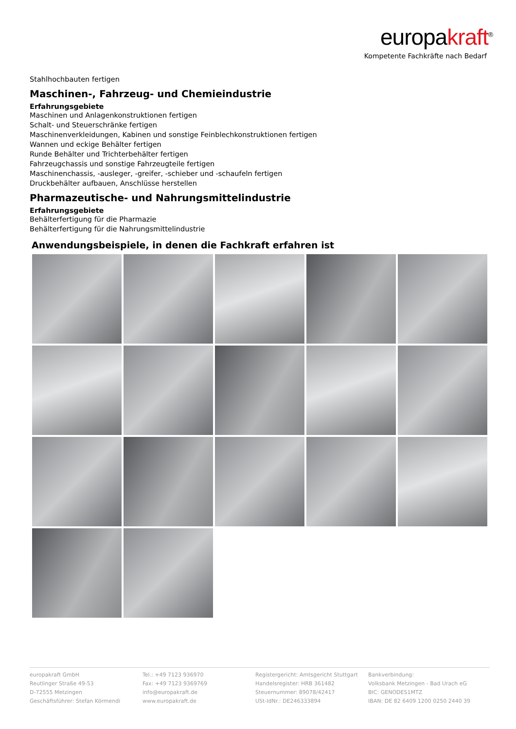europakraft<sup>®</sup>
Kompetente Fachkräfte nach Bedarf
Stahlhochbauten fertigen
Maschinen-, Fahrzeug- und Chemieindustrie
Erfahrungsgebiete
Maschinen und Anlagenkonstruktionen fertigen
Schalt- und Steuerschränke fertigen
Maschinenverkleidungen, Kabinen und sonstige Feinblechkonstruktionen fertigen
Wannen und eckige Behälter fertigen
Runde Behälter und Trichterbehälter fertigen
Fahrzeugchassis und sonstige Fahrzeugteile fertigen
Maschinenchassis, -ausleger, -greifer, -schieber und -schaufeln fertigen
Druckbehälter aufbauen, Anschlüsse herstellen
Pharmazeutische- und Nahrungsmittelindustrie
Erfahrungsgebiete
Behälterfertigung für die Pharmazie
Behälterfertigung für die Nahrungsmittelindustrie
Anwendungsbeispiele, in denen die Fachkraft erfahren ist
europakraft GmbH
Reutlinger Straße 49-53
D-72555 Metzingen
Geschäftsführer: Stefan Körmendi
Tel.: +49 7123 936970
Fax: +49 7123 9369769
info@europakraft.de
www.europakraft.de
Registergericht: Amtsgericht Stuttgart
Handelsregister: HRB 361482
Steuernummer: 89078/42417
USt-IdNr.: DE246333894
Bankverbindung:
Volksbank Metzingen - Bad Urach eG
BIC: GENODES1MTZ
IBAN: DE 82 6409 1200 0250 2440 39